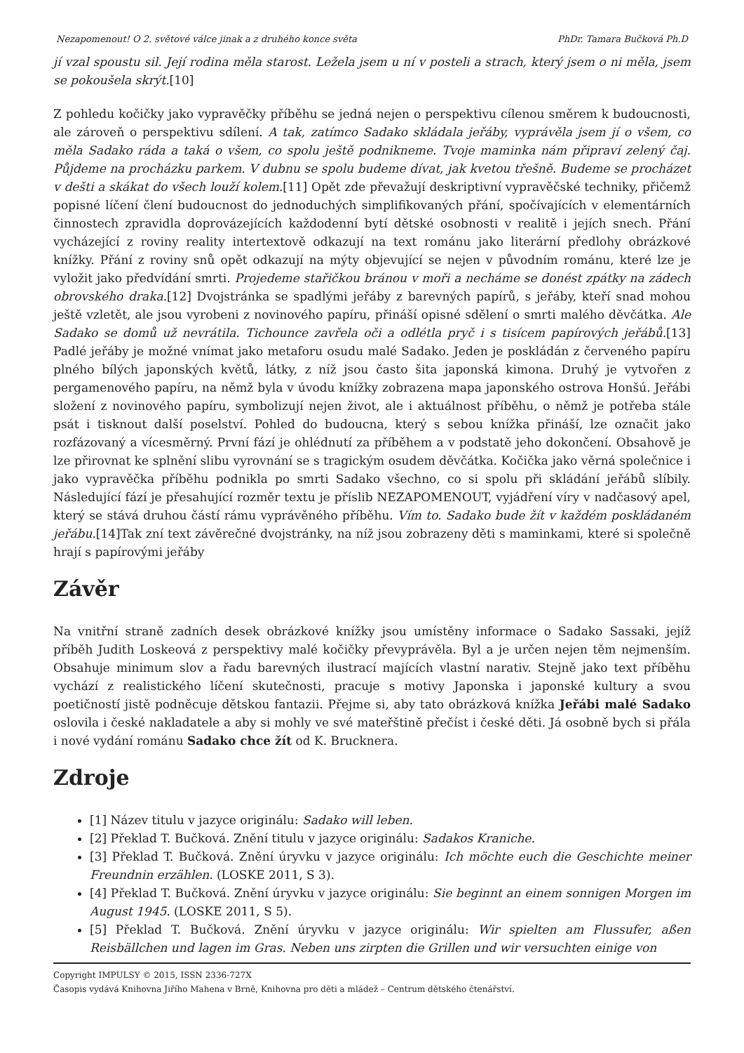Nezapomenout! O 2. světové válce jinak a z druhého konce světa PhDr. Tamara Bučková Ph.D
jí vzal spoustu sil. Její rodina měla starost. Ležela jsem u ní v posteli a strach, který jsem o ni měla, jsem se pokoušela skrýt.[10]
Z pohledu kočičky jako vypravěčky příběhu se jedná nejen o perspektivu cílenou směrem k budoucnosti, ale zároveň o perspektivu sdílení. A tak, zatímco Sadako skládala jeřáby, vyprávěla jsem jí o všem, co měla Sadako ráda a taká o všem, co spolu ještě podnikneme. Tvoje maminka nám připraví zelený čaj. Půjdeme na procházku parkem. V dubnu se spolu budeme dívat, jak kvetou třešně. Budeme se procházet v dešti a skákat do všech louží kolem.[11] Opět zde převažují deskriptivní vypravěčské techniky, přičemž popisné líčení člení budoucnost do jednoduchých simplifikovaných přání, spočívajících v elementárních činnostech zpravidla doprovázejících každodenní bytí dětské osobnosti v realitě i jejích snech. Přání vycházející z roviny reality intertextově odkazují na text románu jako literární předlohy obrázkové knížky. Přání z roviny snů opět odkazují na mýty objevující se nejen v původním románu, které lze je vyložit jako předvídání smrti. Projedeme stařičkou bránou v moři a necháme se donést zpátky na zádech obrovského draka.[12] Dvojstránka se spadlými jeřáby z barevných papírů, s jeřáby, kteří snad mohou ještě vzletět, ale jsou vyrobeni z novinového papíru, přináší opisné sdělení o smrti malého děvčátka. Ale Sadako se domů už nevrátila. Tichounce zavřela oči a odlétla pryč i s tisícem papírových jeřábů.[13] Padlé jeřáby je možné vnímat jako metaforu osudu malé Sadako. Jeden je poskládán z červeného papíru plného bílých japonských květů, látky, z níž jsou často šita japonská kimona. Druhý je vytvořen z pergamenového papíru, na němž byla v úvodu knížky zobrazena mapa japonského ostrova Honšú. Jeřábi složení z novinového papíru, symbolizují nejen život, ale i aktuálnost příběhu, o němž je potřeba stále psát i tisknout další poselství. Pohled do budoucna, který s sebou knížka přináší, lze označit jako rozfázovaný a vícesměrný. První fází je ohlédnutí za příběhem a v podstatě jeho dokončení. Obsahově je lze přirovnat ke splnění slibu vyrovnání se s tragickým osudem děvčátka. Kočička jako věrná společnice i jako vypravěčka příběhu podnikla po smrti Sadako všechno, co si spolu při skládání jeřábů slíbily. Následující fází je přesahující rozměr textu je příslib NEZAPOMENOUT, vyjádření víry v nadčasový apel, který se stává druhou částí rámu vyprávěného příběhu. Vím to. Sadako bude žít v každém poskládaném jeřábu.[14]Tak zní text závěrečné dvojstránky, na níž jsou zobrazeny děti s maminkami, které si společně hrají s papírovými jeřáby
Závěr
Na vnitřní straně zadních desek obrázkové knížky jsou umístěny informace o Sadako Sassaki, jejíž příběh Judith Loskeová z perspektivy malé kočičky převyprávěla. Byl a je určen nejen těm nejmenším. Obsahuje minimum slov a řadu barevných ilustrací majících vlastní narativ. Stejně jako text příběhu vychází z realistického líčení skutečnosti, pracuje s motivy Japonska i japonské kultury a svou poetičností jistě podněcuje dětskou fantazii. Přejme si, aby tato obrázková knížka Jeřábi malé Sadako oslovila i české nakladatele a aby si mohly ve své mateřštině přečíst i české děti. Já osobně bych si přála i nové vydání románu Sadako chce žít od K. Brucknera.
Zdroje
[1] Název titulu v jazyce originálu: Sadako will leben.
[2] Překlad T. Bučková. Znění titulu v jazyce originálu: Sadakos Kraniche.
[3] Překlad T. Bučková. Znění úryvku v jazyce originálu: Ich möchte euch die Geschichte meiner Freundnin erzählen. (LOSKE 2011, S 3).
[4] Překlad T. Bučková. Znění úryvku v jazyce originálu: Sie beginnt an einem sonnigen Morgen im August 1945. (LOSKE 2011, S 5).
[5] Překlad T. Bučková. Znění úryvku v jazyce originálu: Wir spielten am Flussufer, aßen Reisbällchen und lagen im Gras. Neben uns zirpten die Grillen und wir versuchten einige von
Copyright IMPULSY © 2015, ISSN 2336-727X
Časopis vydává Knihovna Jiřího Mahena v Brně, Knihovna pro děti a mládež – Centrum dětského čtenářství.